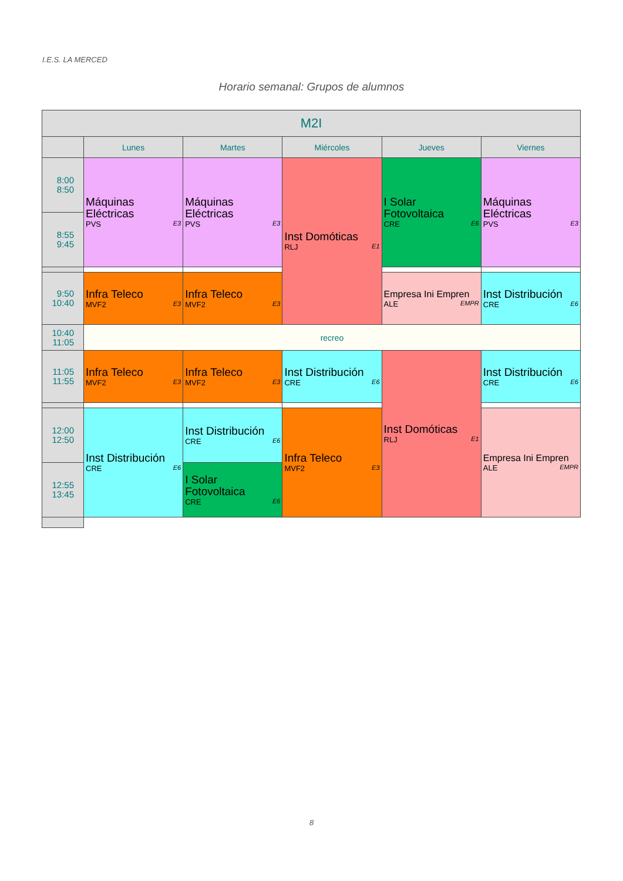I.E.S. LA MERCED
Horario semanal: Grupos de alumnos
| M2I | | | | | |
| | Lunes | Martes | Miércoles | Jueves | Viernes |
| 8:00 8:50 | Máquinas Eléctricas PVS E3 | Máquinas Eléctricas PVS E3 | Inst Domóticas RLJ E1 | I Solar Fotovoltaica CRE E6 | Máquinas Eléctricas PVS E3 |
| 8:55 9:45 | | | | | |
| 9:50 10:40 | Infra Teleco MVF2 E3 | Infra Teleco MVF2 E3 | | Empresa Ini Empren ALE EMPR | Inst Distribución CRE E6 |
| 10:40 11:05 | recreo | | | | |
| 11:05 11:55 | Infra Teleco MVF2 E3 | Infra Teleco MVF2 E3 | Inst Distribución CRE E6 | Inst Domóticas RLJ E1 | Inst Distribución CRE E6 |
| 12:00 12:50 | Inst Distribución CRE E6 | Inst Distribución CRE E6 | Infra Teleco MVF2 E3 | | Empresa Ini Empren ALE EMPR |
| 12:55 13:45 | | I Solar Fotovoltaica CRE E6 | | | |
8